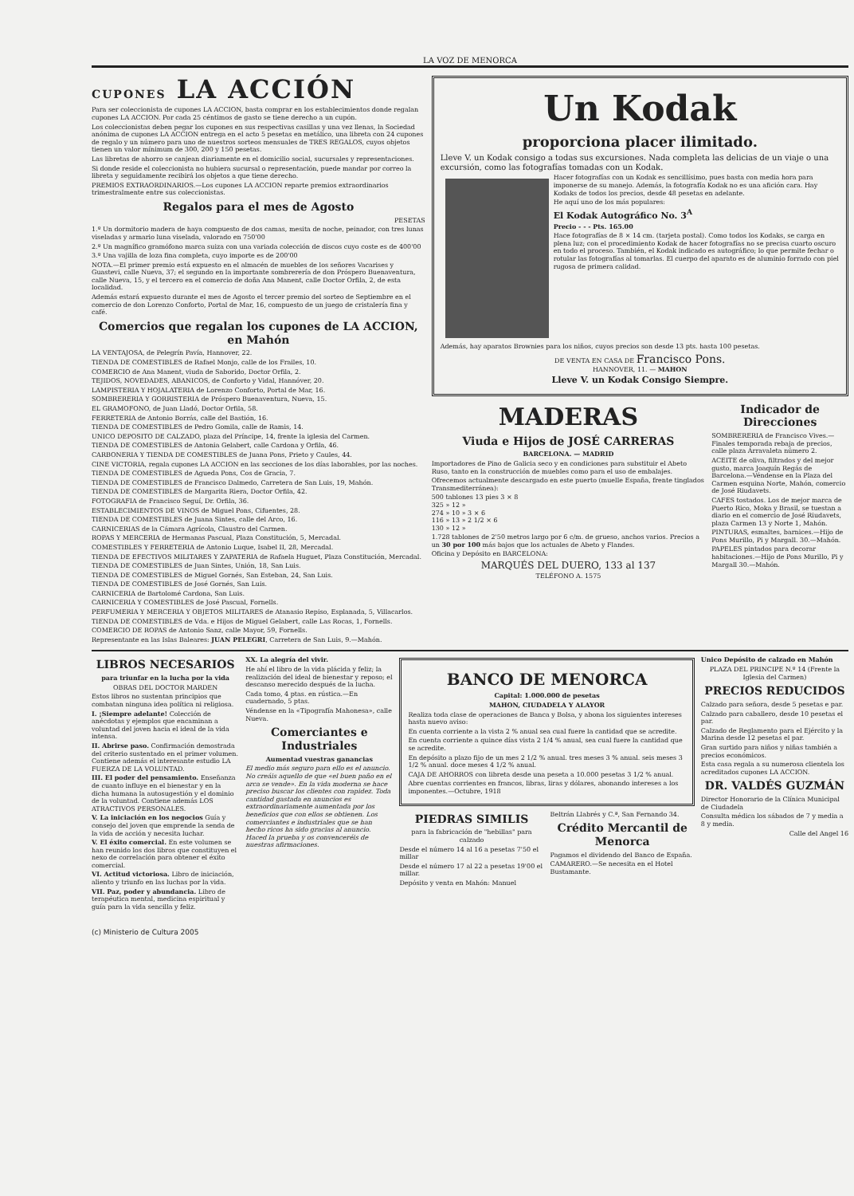LA VOZ DE MENORCA
CUPONES LA ACCIÓN
Para ser coleccionista de cupones LA ACCION, basta comprar en los establecimientos donde regalan cupones LA ACCION. Por cada 25 céntimos de gasto se tiene derecho a un cupón.
Los coleccionistas deben pegar los cupones en sus respectivas casillas y una vez llenas, la Sociedad anónima de cupones LA ACCION entrega en el acto 5 pesetas en metálico, una libreta con 24 cupones de regalo y un número para uno de nuestros sorteos mensuales de TRES REGALOS, cuyos objetos tienen un valor mínimum de 300, 200 y 150 pesetas.
Las libretas de ahorro se canjean diariamente en el domicilio social, sucursales y representaciones.
Si donde reside el coleccionista no hubiera sucursal o representación, puede mandar por correo la libreta y seguidamente recibirá los objetos a que tiene derecho.
PREMIOS EXTRAORDINARIOS.—Los cupones LA ACCION reparte premios extraordinarios trimestralmente entre sus coleccionistas.
Regalos para el mes de Agosto
PESETAS
1.º Un dormitorio madera de haya compuesto de dos camas, mesita de noche, peinador, con tres lunas viseladas y armario luna viselada, valorado en 750'00
2.º Un magnífico gramófono marca suiza con una variada colección de discos cuyo coste es de 400'00
3.º Una vajilla de loza fina completa, cuyo importe es de 200'00
NOTA.—El primer premio está expuesto en el almacén de muebles de los señores Vacarises y Guastevi, calle Nueva, 37; el segundo en la importante sombrerería de don Próspero Buenaventura, calle Nueva, 15, y el tercero en el comercio de doña Ana Manent, calle Doctor Orfila, 2, de esta localidad.
Además estará expuesto durante el mes de Agosto el tercer premio del sorteo de Septiembre en el comercio de don Lorenzo Conforto, Portal de Mar, 16, compuesto de un juego de cristalería fina y café.
Comercios que regalan los cupones de LA ACCION, en Mahón
LA VENTAJOSA, de Pelegrín Pavía, Hannover, 22.
TIENDA DE COMESTIBLES de Rafael Monjo, calle de los Frailes, 10.
COMERCIO de Ana Manent, viuda de Saborido, Doctor Orfila, 2.
TEJIDOS, NOVEDADES, ABANICOS, de Conforto y Vidal, Hannóver, 20.
LAMPISTERIA Y HOJALATERIA de Lorenzo Conforto, Portal de Mar, 16.
SOMBRERERIA Y GORRISTERIA de Próspero Buenaventura, Nueva, 15.
EL GRAMOFONO, de Juan Lladó, Doctor Orfila, 58.
FERRETERIA de Antonio Borrás, calle del Bastión, 16.
TIENDA DE COMESTIBLES de Pedro Gomila, calle de Ramis, 14.
UNICO DEPOSITO DE CALZADO, plaza del Príncipe, 14, frente la iglesia del Carmen.
TIENDA DE COMESTIBLES de Antonia Gelabert, calle Cardona y Orfila, 46.
CARBONERIA Y TIENDA DE COMESTIBLES de Juana Pons, Prieto y Caules, 44.
CINE VICTORIA, regala cupones LA ACCION en las secciones de los días laborables, por las noches.
TIENDA DE COMESTIBLES de Agueda Pons, Cos de Gracia, 7.
TIENDA DE COMESTIBLES de Francisco Dalmedo, Carretera de San Luis, 19, Mahón.
TIENDA DE COMESTIBLES de Margarita Riera, Doctor Orfila, 42.
FOTOGRAFIA de Francisco Seguí, Dr. Orfila, 36.
ESTABLECIMIENTOS DE VINOS de Miguel Pons, Cifuentes, 28.
TIENDA DE COMESTIBLES de Juana Sintes, calle del Arco, 16.
CARNICERIAS de la Cámara Agrícola, Claustro del Carmen.
ROPAS Y MERCERIA de Hermanas Pascual, Plaza Constitución, 5, Mercadal.
COMESTIBLES Y FERRETERIA de Antonio Luque, Isabel II, 28, Mercadal.
TIENDA DE EFECTIVOS MILITARES Y ZAPATERIA de Rafaela Huguet, Plaza Constitución, Mercadal.
TIENDA DE COMESTIBLES de Juan Sintes, Unión, 18, San Luis.
TIENDA DE COMESTIBLES de Miguel Gornés, San Esteban, 24, San Luis.
TIENDA DE COMESTIBLES de José Gornés, San Luis.
CARNICERIA de Bartolomé Cardona, San Luis.
CARNICERIA Y COMESTIBLES de José Pascual, Fornells.
PERFUMERIA Y MERCERIA Y OBJETOS MILITARES de Atanasio Repiso, Esplanada, 5, Villacarlos.
TIENDA DE COMESTIBLES de Vda. e Hijos de Miguel Gelabert, calle Las Rocas, 1, Fornells.
COMERCIO DE ROPAS de Antonio Sanz, calle Mayor, 59, Fornells.
Representante en las Islas Baleares: JUAN PELEGRI, Carretera de San Luis, 9.—Mahón.
Un Kodak
proporciona placer ilimitado.
Lleve V. un Kodak consigo a todas sus excursiones. Nada completa las delicias de un viaje o una excursión, como las fotografías tomadas con un Kodak.
Hacer fotografías con un Kodak es sencillísimo, pues basta con media hora para imponerse de su manejo. Además, la fotografía Kodak no es una afición cara. Hay Kodaks de todos los precios, desde 48 pesetas en adelante.
He aquí uno de los más populares:
El Kodak Autográfico No. 3<sup>A</sup>
Precio - - - Pts. 165.00
Hace fotografías de 8 × 14 cm. (tarjeta postal). Como todos los Kodaks, se carga en plena luz; con el procedimiento Kodak de hacer fotografías no se precisa cuarto oscuro en todo el proceso. También, el Kodak indicado es autográfico; lo que permite fechar o rotular las fotografías al tomarlas. El cuerpo del aparato es de aluminio forrado con piel rugosa de primera calidad.
Además, hay aparatos Brownies para los niños, cuyos precios son desde 13 pts. hasta 100 pesetas.
DE VENTA EN CASA DE Francisco Pons.
HANNOVER, 11. — MAHON
Lleve V. un Kodak Consigo Siempre.
MADERAS
Viuda e Hijos de JOSÉ CARRERAS
BARCELONA. — MADRID
Importadores de Pino de Galicia seco y en condiciones para substituir el Abeto Ruso, tanto en la construcción de muebles como para el uso de embalajes.
Ofrecemos actualmente descargado en este puerto (muelle España, frente tinglados Transmediterránea):
500 tablones 13 pies 3 × 8
325 » 12 »
274 » 10 » 3 × 6
116 » 13 » 2 1/2 × 6
130 » 12 »
1.728 tablones de 2'50 metros largo por 6 c/m. de grueso, anchos varios. Precios a un 30 por 100 más bajos que los actuales de Abeto y Flandes.
Oficina y Depósito en BARCELONA:
MARQUÉS DEL DUERO, 133 al 137
TELÉFONO A. 1575
Indicador de Direcciones
SOMBRERERIA de Francisco Vives.—Finales temporada rebaja de precios, calle plaza Arravaleta número 2.
ACEITE de oliva, filtrados y del mejor gusto, marca Joaquín Regás de Barcelona.—Véndense en la Plaza del Carmen esquina Norte, Mahón, comercio de José Riudavets.
CAFES tostados. Los de mejor marca de Puerto Rico, Moka y Brasil, se tuestan a diario en el comercio de José Riudavets, plaza Carmen 13 y Norte 1, Mahón.
PINTURAS, esmaltes, barnices.—Hijo de Pons Murillo, Pi y Margall. 30.—Mahón.
PAPELES pintados para decorar habitaciones.—Hijo de Pons Murillo, Pi y Margall 30.—Mahón.
LIBROS NECESARIOS
para triunfar en la lucha por la vida
OBRAS DEL DOCTOR MARDEN
Estos libros no sustentan principios que combatan ninguna idea política ni religiosa.
I. ¡Siempre adelante! Colección de anécdotas y ejemplos que encaminan a voluntad del joven hacia el ideal de la vida intensa.
II. Abrirse paso. Confirmación demostrada del criterio sustentado en el primer volumen. Contiene además el interesante estudio LA FUERZA DE LA VOLUNTAD.
III. El poder del pensamiento. Enseñanza de cuanto influye en el bienestar y en la dicha humana la autosugestión y el dominio de la voluntad. Contiene además LOS ATRACTIVOS PERSONALES.
V. La iniciación en los negocios Guía y consejo del joven que emprende la senda de la vida de acción y necesita luchar.
V. El éxito comercial. En este volumen se han reunido los dos libros que constituyen el nexo de correlación para obtener el éxito comercial.
VI. Actitud victoriosa. Libro de iniciación, aliento y triunfo en las luchas por la vida.
VII. Paz, poder y abundancia. Libro de terapéutica mental, medicina espiritual y guía para la vida sencilla y feliz.
XX. La alegría del vivir.
He ahí el libro de la vida plácida y feliz; la realización del ideal de bienestar y reposo; el descanso merecido después de la lucha.
Cada tomo, 4 ptas. en rústica.—En cuadernado, 5 ptas.
Véndense en la «Tipografía Mahonesa», calle Nueva.
Comerciantes e Industriales
Aumentad vuestras ganancias
El medio más seguro para ello es el anuncio. No creáis aquello de que «el buen paño en el arca se vende». En la vida moderna se hace preciso buscar los clientes con rapidez. Toda cantidad gastada en anuncios es extraordinariamente aumentada por los beneficios que con ellos se obtienen. Los comerciantes e industriales que se han hecho ricos ha sido gracias al anuncio. Haced la prueba y os convenceréis de nuestras afirmaciones.
BANCO DE MENORCA
Capital: 1.000.000 de pesetas
MAHON, CIUDADELA Y ALAYOR
Realiza toda clase de operaciones de Banca y Bolsa, y abona los siguientes intereses hasta nuevo aviso:
En cuenta corriente a la vista 2 % anual sea cual fuere la cantidad que se acredite.
En cuenta corriente a quince días vista 2 1/4 % anual, sea cual fuere la cantidad que se acredite.
En depósito a plazo fijo de un mes 2 1/2 % anual. tres meses 3 % anual. seis meses 3 1/2 % anual. doce meses 4 1/2 % anual.
CAJA DE AHORROS con libreta desde una peseta a 10.000 pesetas 3 1/2 % anual.
Abre cuentas corrientes en francos, libras, liras y dólares, abonando intereses a los imponentes.—Octubre, 1918
PIEDRAS SIMILIS
para la fabricación de "hebillas" para calzado
Desde el número 14 al 16 a pesetas 7'50 el millar
Desde el número 17 al 22 a pesetas 19'00 el millar.
Depósito y venta en Mahón: Manuel
Beltrán Llabrés y C.ª, San Fernando 34.
Crédito Mercantil de Menorca
Pagamos el dividendo del Banco de España.
CAMARERO.—Se necesita en el Hotel Bustamante.
Unico Depósito de calzado en Mahón
PLAZA DEL PRINCIPE N.º 14 (Frente la Iglesia del Carmen)
PRECIOS REDUCIDOS
Calzado para señora, desde 5 pesetas e par.
Calzado para caballero, desde 10 pesetas el par.
Calzado de Reglamento para el Ejército y la Marina desde 12 pesetas el par.
Gran surtido para niños y niñas también a precios económicos.
Esta casa regala a su numerosa clientela los acreditados cupones LA ACCION.
DR. VALDÉS GUZMÁN
Director Honorario de la Clínica Municipal de Ciudadela
Consulta médica los sábados de 7 y media a 8 y media.
Calle del Angel 16
(c) Ministerio de Cultura 2005